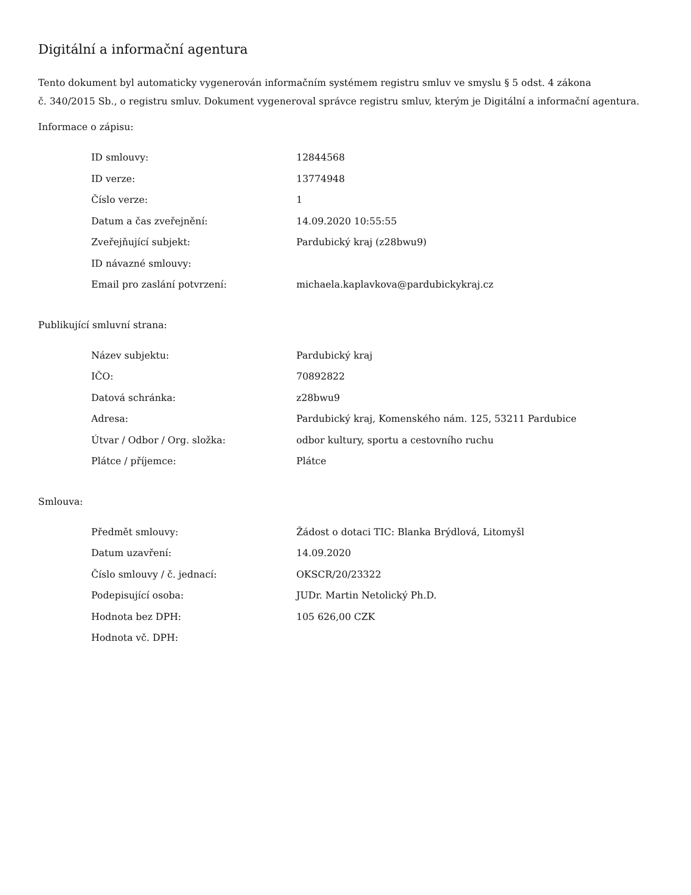Digitální a informační agentura
Tento dokument byl automaticky vygenerován informačním systémem registru smluv ve smyslu § 5 odst. 4 zákona
č. 340/2015 Sb., o registru smluv. Dokument vygeneroval správce registru smluv, kterým je Digitální a informační agentura.
Informace o zápisu:
| ID smlouvy: | 12844568 |
| ID verze: | 13774948 |
| Číslo verze: | 1 |
| Datum a čas zveřejnění: | 14.09.2020 10:55:55 |
| Zveřejňující subjekt: | Pardubický kraj (z28bwu9) |
| ID návazné smlouvy: | |
| Email pro zaslání potvrzení: | michaela.kaplavkova@pardubickykraj.cz |
Publikující smluvní strana:
| Název subjektu: | Pardubický kraj |
| IČO: | 70892822 |
| Datová schránka: | z28bwu9 |
| Adresa: | Pardubický kraj, Komenského nám. 125, 53211 Pardubice |
| Útvar / Odbor / Org. složka: | odbor kultury, sportu a cestovního ruchu |
| Plátce / příjemce: | Plátce |
Smlouva:
| Předmět smlouvy: | Žádost o dotaci TIC: Blanka Brýdlová, Litomyšl |
| Datum uzavření: | 14.09.2020 |
| Číslo smlouvy / č. jednací: | OKSCR/20/23322 |
| Podepisující osoba: | JUDr. Martin Netolický Ph.D. |
| Hodnota bez DPH: | 105 626,00 CZK |
| Hodnota vč. DPH: | |